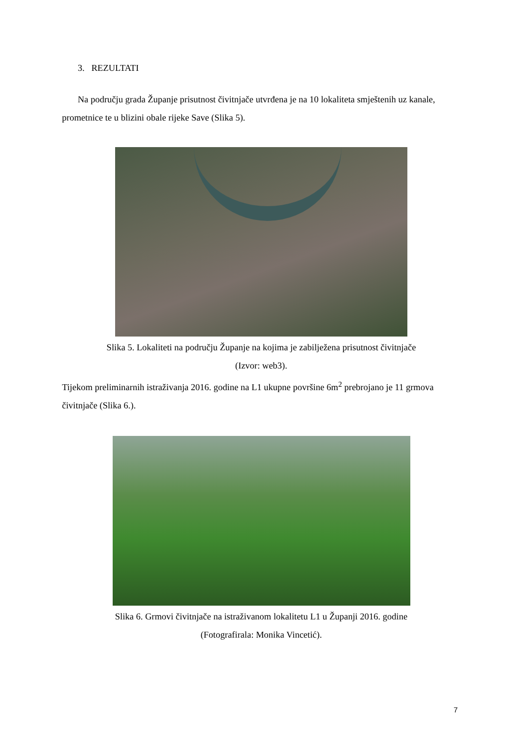3. REZULTATI
Na području grada Županje prisutnost čivitnjače utvrđena je na 10 lokaliteta smještenih uz kanale, prometnice te u blizini obale rijeke Save (Slika 5).
Slika 5. Lokaliteti na području Županje na kojima je zabilježena prisutnost čivitnjače
(Izvor: web3).
Tijekom preliminarnih istraživanja 2016. godine na L1 ukupne površine 6m<sup>2</sup> prebrojano je 11 grmova čivitnjače (Slika 6.).
Slika 6. Grmovi čivitnjače na istraživanom lokalitetu L1 u Županji 2016. godine
(Fotografirala: Monika Vincetić).
7